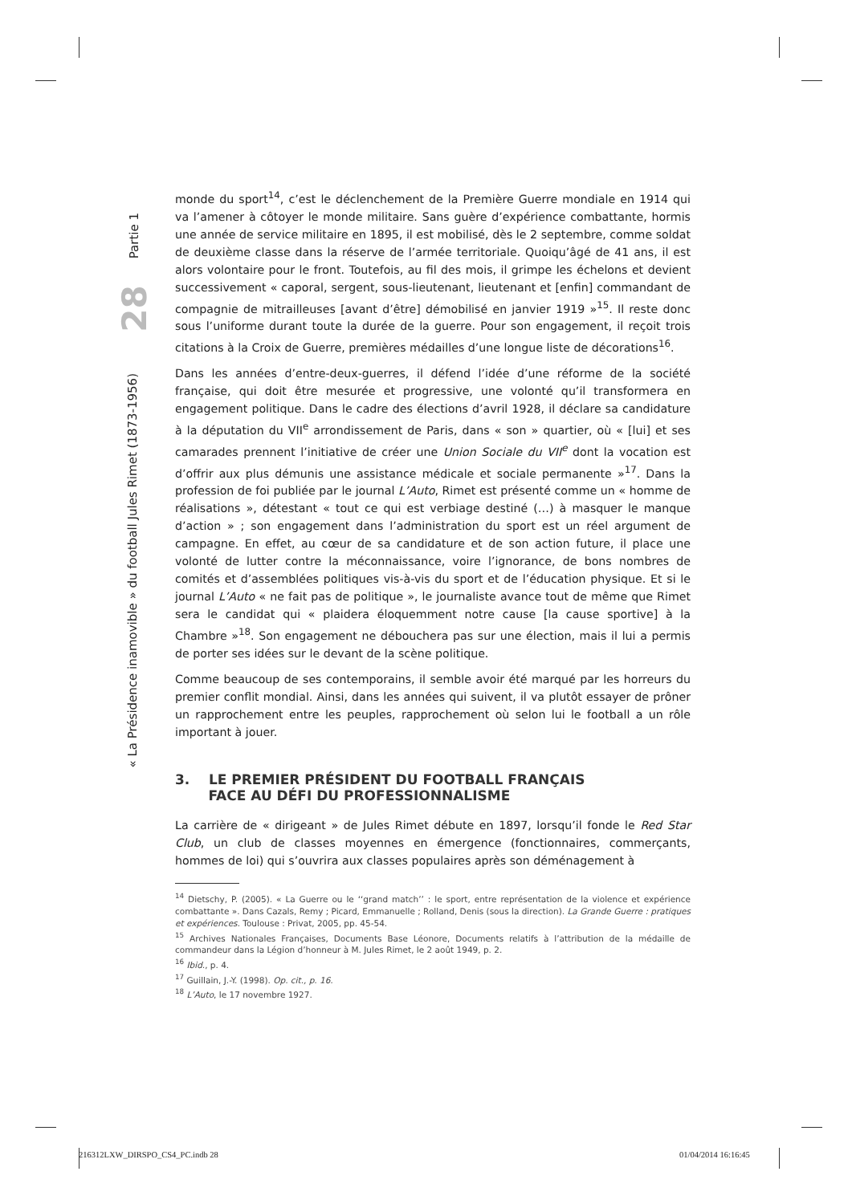Partie 1
28
« La Présidence inamovible » du football Jules Rimet (1873-1956)
monde du sport<sup>14</sup>, c’est le déclenchement de la Première Guerre mondiale en 1914 qui va l’amener à côtoyer le monde militaire. Sans guère d’expérience combattante, hormis une année de service militaire en 1895, il est mobilisé, dès le 2 septembre, comme soldat de deuxième classe dans la réserve de l’armée territoriale. Quoiqu’âgé de 41 ans, il est alors volontaire pour le front. Toutefois, au fil des mois, il grimpe les échelons et devient successivement « caporal, sergent, sous-lieutenant, lieutenant et [enfin] commandant de compagnie de mitrailleuses [avant d’être] démobilisé en janvier 1919 »<sup>15</sup>. Il reste donc sous l’uniforme durant toute la durée de la guerre. Pour son engagement, il reçoit trois citations à la Croix de Guerre, premières médailles d’une longue liste de décorations<sup>16</sup>.
Dans les années d’entre-deux-guerres, il défend l’idée d’une réforme de la société française, qui doit être mesurée et progressive, une volonté qu’il transformera en engagement politique. Dans le cadre des élections d’avril 1928, il déclare sa candidature à la députation du VII<sup>e</sup> arrondissement de Paris, dans « son » quartier, où « [lui] et ses camarades prennent l’initiative de créer une Union Sociale du VII<sup>e</sup> dont la vocation est d’offrir aux plus démunis une assistance médicale et sociale permanente »<sup>17</sup>. Dans la profession de foi publiée par le journal L’Auto, Rimet est présenté comme un « homme de réalisations », détestant « tout ce qui est verbiage destiné (…) à masquer le manque d’action » ; son engagement dans l’administration du sport est un réel argument de campagne. En effet, au cœur de sa candidature et de son action future, il place une volonté de lutter contre la méconnaissance, voire l’ignorance, de bons nombres de comités et d’assemblées politiques vis-à-vis du sport et de l’éducation physique. Et si le journal L’Auto « ne fait pas de politique », le journaliste avance tout de même que Rimet sera le candidat qui « plaidera éloquemment notre cause [la cause sportive] à la Chambre »<sup>18</sup>. Son engagement ne débouchera pas sur une élection, mais il lui a permis de porter ses idées sur le devant de la scène politique.
Comme beaucoup de ses contemporains, il semble avoir été marqué par les horreurs du premier conflit mondial. Ainsi, dans les années qui suivent, il va plutôt essayer de prôner un rapprochement entre les peuples, rapprochement où selon lui le football a un rôle important à jouer.
3. LE PREMIER PRÉSIDENT DU FOOTBALL FRANÇAIS
FACE AU DÉFI DU PROFESSIONNALISME
La carrière de « dirigeant » de Jules Rimet débute en 1897, lorsqu’il fonde le Red Star Club, un club de classes moyennes en émergence (fonctionnaires, commerçants, hommes de loi) qui s’ouvrira aux classes populaires après son déménagement à
<sup>14</sup> Dietschy, P. (2005). « La Guerre ou le ‘‘grand match’’ : le sport, entre représentation de la violence et expérience combattante ». Dans Cazals, Remy ; Picard, Emmanuelle ; Rolland, Denis (sous la direction). La Grande Guerre : pratiques et expériences. Toulouse : Privat, 2005, pp. 45-54.
<sup>15</sup> Archives Nationales Françaises, Documents Base Léonore, Documents relatifs à l’attribution de la médaille de commandeur dans la Légion d’honneur à M. Jules Rimet, le 2 août 1949, p. 2.
<sup>16</sup> Ibid., p. 4.
<sup>17</sup> Guillain, J.-Y. (1998). Op. cit., p. 16.
<sup>18</sup> L’Auto, le 17 novembre 1927.
216312LXW_DIRSPO_CS4_PC.indb 28
01/04/2014 16:16:45